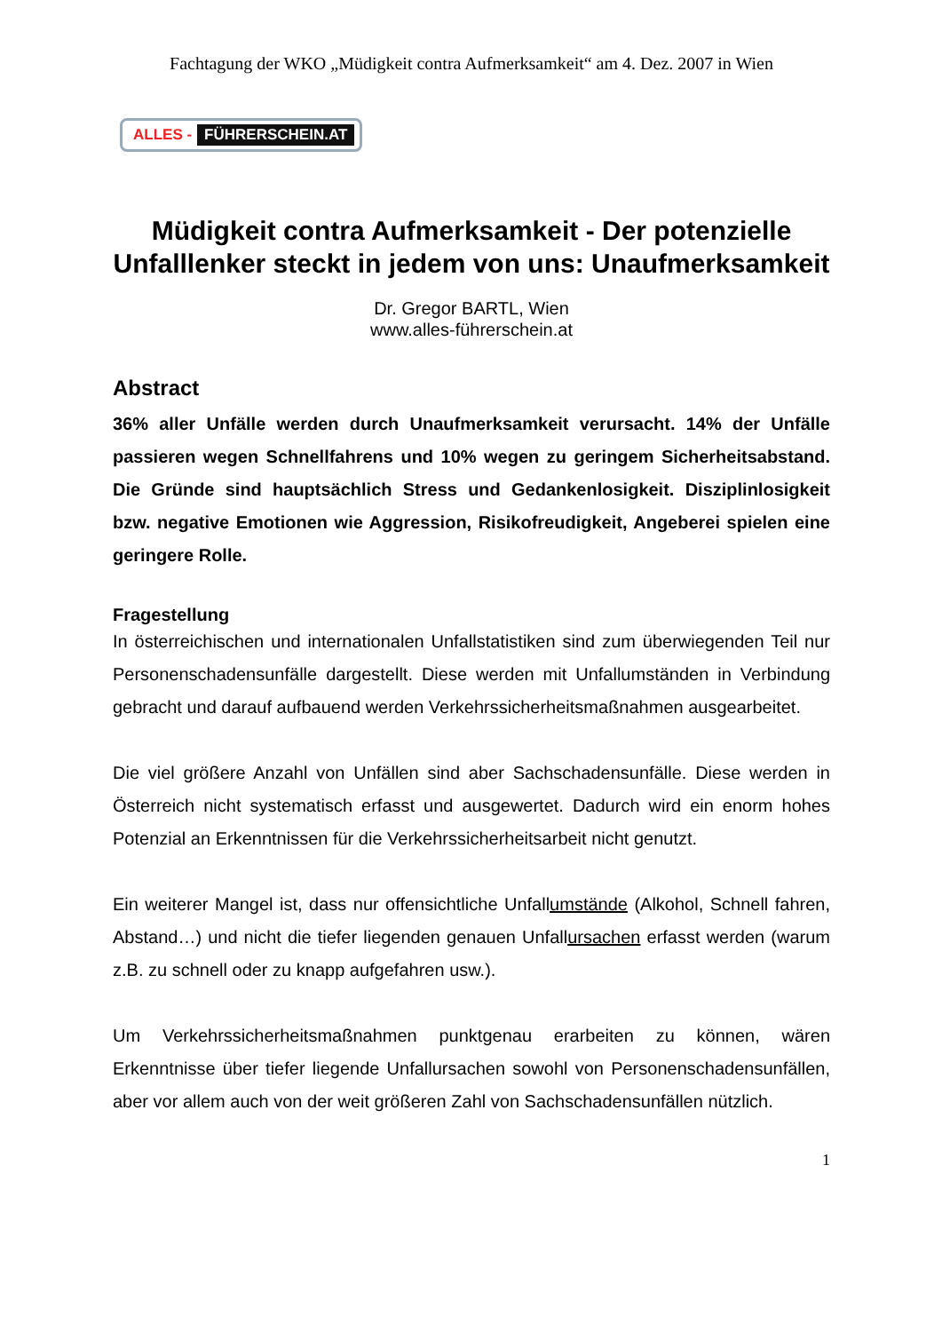Fachtagung der WKO „Müdigkeit contra Aufmerksamkeit“ am 4. Dez. 2007 in Wien
ALLES - FÜHRERSCHEIN.AT
Müdigkeit contra Aufmerksamkeit - Der potenzielle Unfalllenker steckt in jedem von uns: Unaufmerksamkeit
Dr. Gregor BARTL, Wien
www.alles-führerschein.at
Abstract
36% aller Unfälle werden durch Unaufmerksamkeit verursacht. 14% der Unfälle passieren wegen Schnellfahrens und 10% wegen zu geringem Sicherheitsabstand. Die Gründe sind hauptsächlich Stress und Gedankenlosigkeit. Disziplinlosigkeit bzw. negative Emotionen wie Aggression, Risikofreudigkeit, Angeberei spielen eine geringere Rolle.
Fragestellung
In österreichischen und internationalen Unfallstatistiken sind zum überwiegenden Teil nur Personenschadensunfälle dargestellt. Diese werden mit Unfallumständen in Verbindung gebracht und darauf aufbauend werden Verkehrssicherheitsmaßnahmen ausgearbeitet.
Die viel größere Anzahl von Unfällen sind aber Sachschadensunfälle. Diese werden in Österreich nicht systematisch erfasst und ausgewertet. Dadurch wird ein enorm hohes Potenzial an Erkenntnissen für die Verkehrssicherheitsarbeit nicht genutzt.
Ein weiterer Mangel ist, dass nur offensichtliche Unfallumstände (Alkohol, Schnell fahren, Abstand…) und nicht die tiefer liegenden genauen Unfallursachen erfasst werden (warum z.B. zu schnell oder zu knapp aufgefahren usw.).
Um Verkehrssicherheitsmaßnahmen punktgenau erarbeiten zu können, wären Erkenntnisse über tiefer liegende Unfallursachen sowohl von Personenschadensunfällen, aber vor allem auch von der weit größeren Zahl von Sachschadensunfällen nützlich.
1